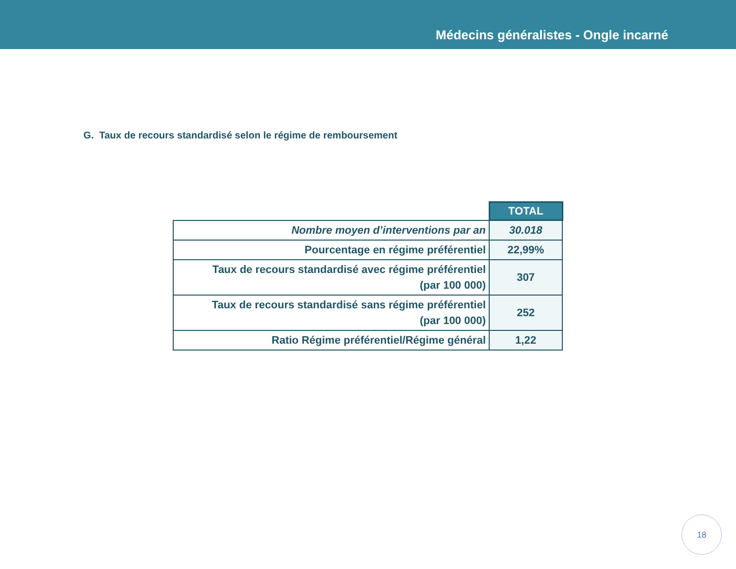Médecins généralistes - Ongle incarné
G. Taux de recours standardisé selon le régime de remboursement
| | TOTAL |
| Nombre moyen d’interventions par an | 30.018 |
| Pourcentage en régime préférentiel | 22,99% |
| Taux de recours standardisé avec régime préférentiel (par 100 000) | 307 |
| Taux de recours standardisé sans régime préférentiel (par 100 000) | 252 |
| Ratio Régime préférentiel/Régime général | 1,22 |
18